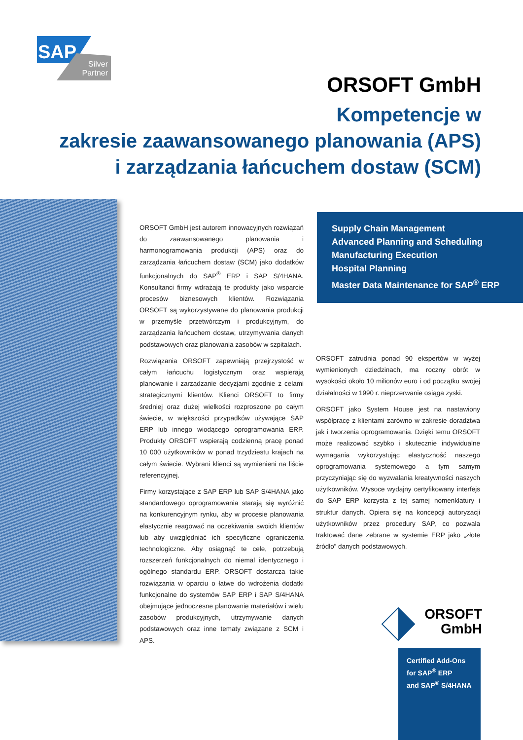SAP
Silver
Partner
ORSOFT GmbH
Kompetencje w
zakresie zaawansowanego planowania (APS)
i zarządzania łańcuchem dostaw (SCM)
Supply Chain Management
Advanced Planning and Scheduling
Manufacturing Execution
Hospital Planning
Master Data Maintenance for SAP<sup>®</sup> ERP
ORSOFT GmbH jest autorem innowacyjnych rozwiązań do zaawansowanego planowania i harmonogramowania produkcji (APS) oraz do zarządzania łańcuchem dostaw (SCM) jako dodatków funkcjonalnych do SAP<sup>®</sup> ERP i SAP S/4HANA. Konsultanci firmy wdrażają te produkty jako wsparcie procesów biznesowych klientów. Rozwiązania ORSOFT są wykorzystywane do planowania produkcji w przemyśle przetwórczym i produkcyjnym, do zarządzania łańcuchem dostaw, utrzymywania danych podstawowych oraz planowania zasobów w szpitalach.
Rozwiązania ORSOFT zapewniają przejrzystość w całym łańcuchu logistycznym oraz wspierają planowanie i zarządzanie decyzjami zgodnie z celami strategicznymi klientów. Klienci ORSOFT to firmy średniej oraz dużej wielkości rozproszone po całym świecie, w większości przypadków używające SAP ERP lub innego wiodącego oprogramowania ERP. Produkty ORSOFT wspierają codzienną pracę ponad 10 000 użytkowników w ponad trzydziestu krajach na całym świecie. Wybrani klienci są wymienieni na liście referencyjnej.
Firmy korzystające z SAP ERP lub SAP S/4HANA jako standardowego oprogramowania starają się wyróżnić na konkurencyjnym rynku, aby w procesie planowania elastycznie reagować na oczekiwania swoich klientów lub aby uwzględniać ich specyficzne ograniczenia technologiczne. Aby osiągnąć te cele, potrzebują rozszerzeń funkcjonalnych do niemal identycznego i ogólnego standardu ERP. ORSOFT dostarcza takie rozwiązania w oparciu o łatwe do wdrożenia dodatki funkcjonalne do systemów SAP ERP i SAP S/4HANA obejmujące jednoczesne planowanie materiałów i wielu zasobów produkcyjnych, utrzymywanie danych podstawowych oraz inne tematy związane z SCM i APS.
ORSOFT zatrudnia ponad 90 ekspertów w wyżej wymienionych dziedzinach, ma roczny obrót w wysokości około 10 milionów euro i od początku swojej działalności w 1990 r. nieprzerwanie osiąga zyski.
ORSOFT jako System House jest na nastawiony współpracę z klientami zarówno w zakresie doradztwa jak i tworzenia oprogramowania. Dzięki temu ORSOFT może realizować szybko i skutecznie indywidualne wymagania wykorzystując elastyczność naszego oprogramowania systemowego a tym samym przyczyniając się do wyzwalania kreatywności naszych użytkowników. Wysoce wydajny certyfikowany interfejs do SAP ERP korzysta z tej samej nomenklatury i struktur danych. Opiera się na koncepcji autoryzacji użytkowników przez procedury SAP, co pozwala traktować dane zebrane w systemie ERP jako „złote źródło” danych podstawowych.
ORSOFT
GmbH
Certified Add-Ons
for SAP<sup>®</sup> ERP
and SAP<sup>®</sup> S/4HANA